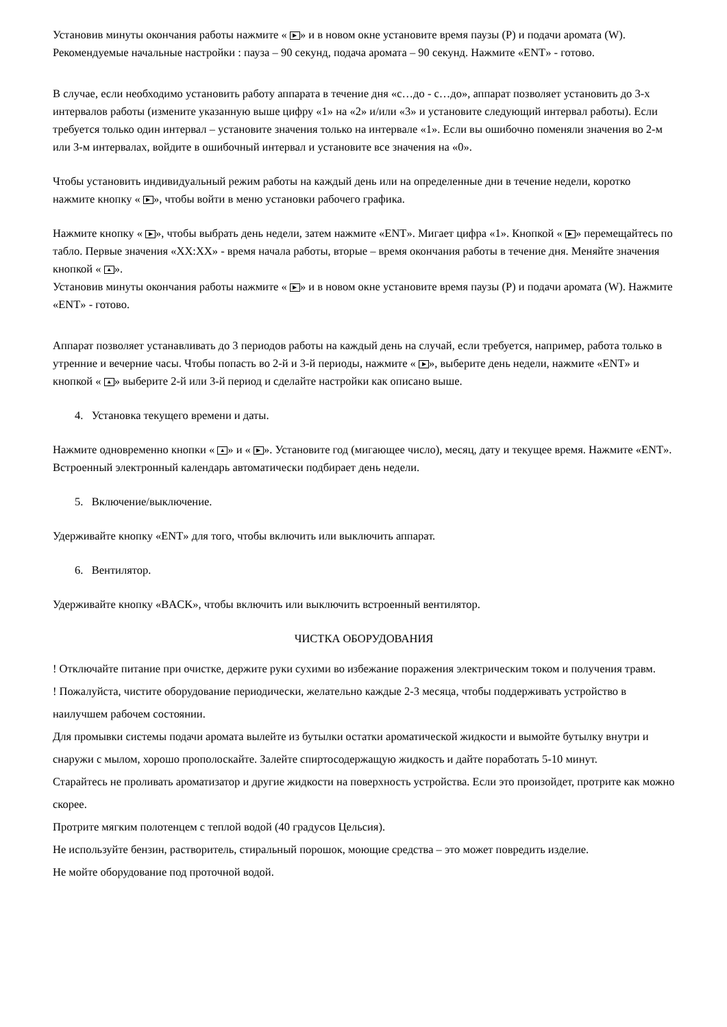Установив минуты окончания работы нажмите « ▶ » и в новом окне установите время паузы (Р) и подачи аромата (W). Рекомендуемые начальные настройки : пауза – 90 секунд, подача аромата – 90 секунд. Нажмите «ENT» - готово.
В случае, если необходимо установить работу аппарата в течение дня «с…до - с…до», аппарат позволяет установить до 3-х интервалов работы (измените указанную выше цифру «1» на «2» и/или «3» и установите следующий интервал работы). Если требуется только один интервал – установите значения только на интервале «1». Если вы ошибочно поменяли значения во 2-м или 3-м интервалах, войдите в ошибочный интервал и установите все значения на «0».
Чтобы установить индивидуальный режим работы на каждый день или на определенные дни в течение недели, коротко нажмите кнопку « ▶ », чтобы войти в меню установки рабочего графика.
Нажмите кнопку « ▶ », чтобы выбрать день недели, затем нажмите «ENT». Мигает цифра «1». Кнопкой « ▶ » перемещайтесь по табло. Первые значения «XX:XX» - время начала работы, вторые – время окончания работы в течение дня. Меняйте значения кнопкой « ▲ ».
Установив минуты окончания работы нажмите « ▶ » и в новом окне установите время паузы (Р) и подачи аромата (W). Нажмите «ENT» - готово.
Аппарат позволяет устанавливать до 3 периодов работы на каждый день на случай, если требуется, например, работа только в утренние и вечерние часы. Чтобы попасть во 2-й и 3-й периоды, нажмите « ▶ », выберите день недели, нажмите «ENT» и кнопкой « ▲ » выберите 2-й или 3-й период и сделайте настройки как описано выше.
4. Установка текущего времени и даты.
Нажмите одновременно кнопки « ▲ » и « ▶ ». Установите год (мигающее число), месяц, дату и текущее время. Нажмите «ENT». Встроенный электронный календарь автоматически подбирает день недели.
5. Включение/выключение.
Удерживайте кнопку «ENT» для того, чтобы включить или выключить аппарат.
6. Вентилятор.
Удерживайте кнопку «BACK», чтобы включить или выключить встроенный вентилятор.
ЧИСТКА ОБОРУДОВАНИЯ
! Отключайте питание при очистке, держите руки сухими во избежание поражения электрическим током и получения травм.
! Пожалуйста, чистите оборудование периодически, желательно каждые 2-3 месяца, чтобы поддерживать устройство в наилучшем рабочем состоянии.
Для промывки системы подачи аромата вылейте из бутылки остатки ароматической жидкости и вымойте бутылку внутри и снаружи с мылом, хорошо прополоскайте. Залейте спиртосодержащую жидкость и дайте поработать 5-10 минут.
Старайтесь не проливать ароматизатор и другие жидкости на поверхность устройства. Если это произойдет, протрите как можно скорее.
Протрите мягким полотенцем с теплой водой (40 градусов Цельсия).
Не используйте бензин, растворитель, стиральный порошок, моющие средства – это может повредить изделие.
Не мойте оборудование под проточной водой.